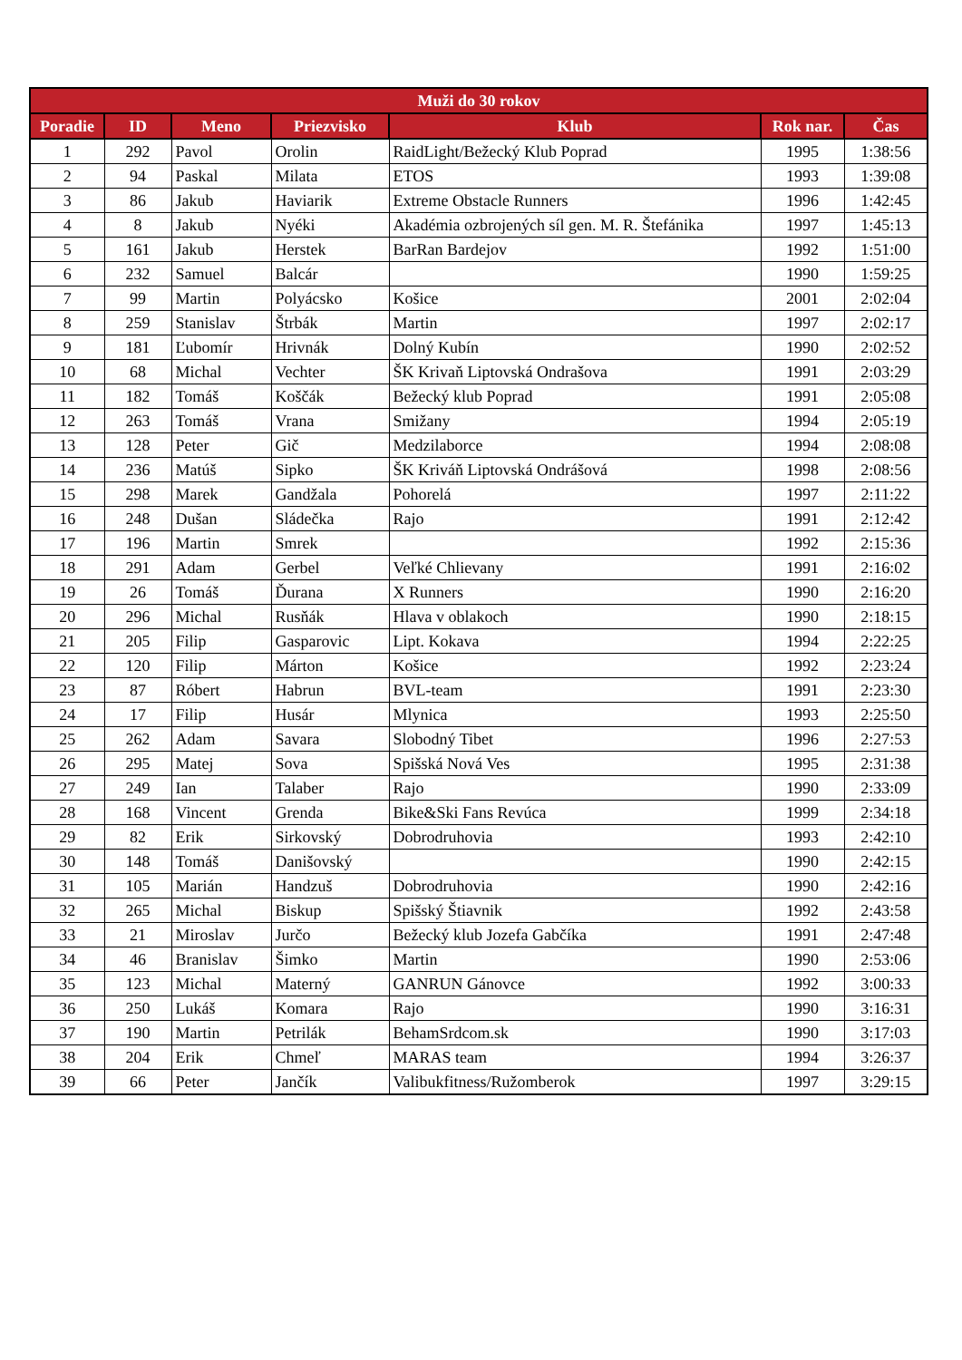| Muži do 30 rokov | | | | | | |
| --- | --- | --- | --- | --- | --- | --- |
| Poradie | ID | Meno | Priezvisko | Klub | Rok nar. | Čas |
| 1 | 292 | Pavol | Orolin | RaidLight/Bežecký Klub Poprad | 1995 | 1:38:56 |
| 2 | 94 | Paskal | Milata | ETOS | 1993 | 1:39:08 |
| 3 | 86 | Jakub | Haviarik | Extreme Obstacle Runners | 1996 | 1:42:45 |
| 4 | 8 | Jakub | Nyéki | Akadémia ozbrojených síl gen. M. R. Štefánika | 1997 | 1:45:13 |
| 5 | 161 | Jakub | Herstek | BarRan Bardejov | 1992 | 1:51:00 |
| 6 | 232 | Samuel | Balcár | | 1990 | 1:59:25 |
| 7 | 99 | Martin | Polyácsko | Košice | 2001 | 2:02:04 |
| 8 | 259 | Stanislav | Štrbák | Martin | 1997 | 2:02:17 |
| 9 | 181 | Ľubomír | Hrivnák | Dolný Kubín | 1990 | 2:02:52 |
| 10 | 68 | Michal | Vechter | ŠK Krivaň Liptovská Ondrašova | 1991 | 2:03:29 |
| 11 | 182 | Tomáš | Koščák | Bežecký klub Poprad | 1991 | 2:05:08 |
| 12 | 263 | Tomáš | Vrana | Smižany | 1994 | 2:05:19 |
| 13 | 128 | Peter | Gič | Medzilaborce | 1994 | 2:08:08 |
| 14 | 236 | Matúš | Sipko | ŠK Kriváň Liptovská Ondrášová | 1998 | 2:08:56 |
| 15 | 298 | Marek | Gandžala | Pohorelá | 1997 | 2:11:22 |
| 16 | 248 | Dušan | Sládečka | Rajo | 1991 | 2:12:42 |
| 17 | 196 | Martin | Smrek | | 1992 | 2:15:36 |
| 18 | 291 | Adam | Gerbel | Veľké Chlievany | 1991 | 2:16:02 |
| 19 | 26 | Tomáš | Ďurana | X Runners | 1990 | 2:16:20 |
| 20 | 296 | Michal | Rusňák | Hlava v oblakoch | 1990 | 2:18:15 |
| 21 | 205 | Filip | Gasparovic | Lipt. Kokava | 1994 | 2:22:25 |
| 22 | 120 | Filip | Márton | Košice | 1992 | 2:23:24 |
| 23 | 87 | Róbert | Habrun | BVL-team | 1991 | 2:23:30 |
| 24 | 17 | Filip | Husár | Mlynica | 1993 | 2:25:50 |
| 25 | 262 | Adam | Savara | Slobodný Tibet | 1996 | 2:27:53 |
| 26 | 295 | Matej | Sova | Spišská Nová Ves | 1995 | 2:31:38 |
| 27 | 249 | Ian | Talaber | Rajo | 1990 | 2:33:09 |
| 28 | 168 | Vincent | Grenda | Bike&Ski Fans Revúca | 1999 | 2:34:18 |
| 29 | 82 | Erik | Sirkovský | Dobrodruhovia | 1993 | 2:42:10 |
| 30 | 148 | Tomáš | Danišovský | | 1990 | 2:42:15 |
| 31 | 105 | Marián | Handzuš | Dobrodruhovia | 1990 | 2:42:16 |
| 32 | 265 | Michal | Biskup | Spišský Štiavnik | 1992 | 2:43:58 |
| 33 | 21 | Miroslav | Jurčo | Bežecký klub Jozefa Gabčíka | 1991 | 2:47:48 |
| 34 | 46 | Branislav | Šimko | Martin | 1990 | 2:53:06 |
| 35 | 123 | Michal | Materný | GANRUN Gánovce | 1992 | 3:00:33 |
| 36 | 250 | Lukáš | Komara | Rajo | 1990 | 3:16:31 |
| 37 | 190 | Martin | Petrilák | BehamSrdcom.sk | 1990 | 3:17:03 |
| 38 | 204 | Erik | Chmeľ | MARAS team | 1994 | 3:26:37 |
| 39 | 66 | Peter | Jančík | Valibukfitness/Ružomberok | 1997 | 3:29:15 |